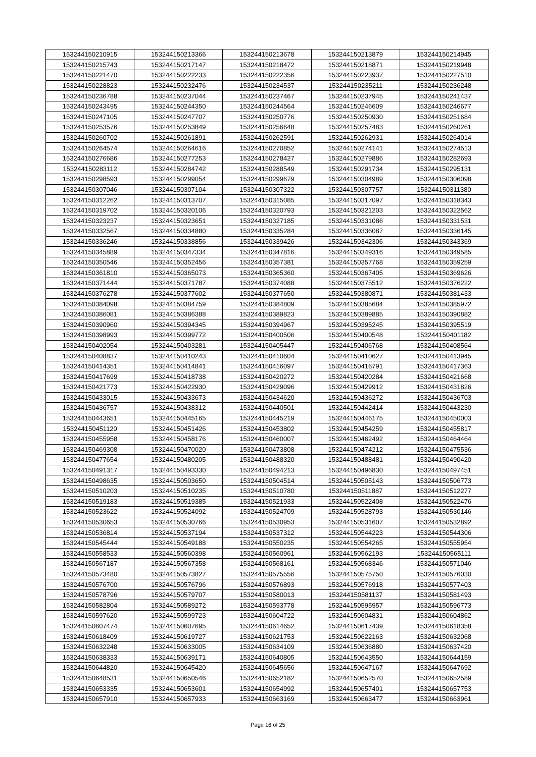| 153244150210915 | 153244150213366 | 153244150213678 | 153244150213879 | 153244150214945 |
| 153244150215743 | 153244150217147 | 153244150218472 | 153244150218871 | 153244150219948 |
| 153244150221470 | 153244150222233 | 153244150222356 | 153244150223937 | 153244150227510 |
| 153244150228823 | 153244150232476 | 153244150234537 | 153244150235211 | 153244150236248 |
| 153244150236788 | 153244150237044 | 153244150237467 | 153244150237945 | 153244150241437 |
| 153244150243495 | 153244150244350 | 153244150244564 | 153244150246609 | 153244150246677 |
| 153244150247105 | 153244150247707 | 153244150250776 | 153244150250930 | 153244150251684 |
| 153244150253576 | 153244150253849 | 153244150256648 | 153244150257483 | 153244150260261 |
| 153244150260702 | 153244150261891 | 153244150262591 | 153244150262931 | 153244150264014 |
| 153244150264574 | 153244150264616 | 153244150270852 | 153244150274141 | 153244150274513 |
| 153244150276686 | 153244150277253 | 153244150278427 | 153244150279886 | 153244150282693 |
| 153244150283112 | 153244150284742 | 153244150288549 | 153244150291734 | 153244150295131 |
| 153244150298593 | 153244150299054 | 153244150299679 | 153244150304989 | 153244150306098 |
| 153244150307046 | 153244150307104 | 153244150307322 | 153244150307757 | 153244150311380 |
| 153244150312262 | 153244150313707 | 153244150315085 | 153244150317097 | 153244150318343 |
| 153244150319702 | 153244150320106 | 153244150320793 | 153244150321203 | 153244150322562 |
| 153244150323237 | 153244150323651 | 153244150327185 | 153244150331086 | 153244150331531 |
| 153244150332567 | 153244150334880 | 153244150335284 | 153244150336087 | 153244150336145 |
| 153244150336246 | 153244150338856 | 153244150339426 | 153244150342306 | 153244150343369 |
| 153244150345889 | 153244150347334 | 153244150347816 | 153244150349316 | 153244150349585 |
| 153244150350546 | 153244150352456 | 153244150357381 | 153244150357768 | 153244150359259 |
| 153244150361810 | 153244150365073 | 153244150365360 | 153244150367405 | 153244150369626 |
| 153244150371444 | 153244150371787 | 153244150374088 | 153244150375512 | 153244150376222 |
| 153244150376278 | 153244150377602 | 153244150377650 | 153244150380871 | 153244150381433 |
| 153244150384098 | 153244150384759 | 153244150384809 | 153244150385684 | 153244150385972 |
| 153244150386081 | 153244150386388 | 153244150389823 | 153244150389885 | 153244150390882 |
| 153244150390960 | 153244150394345 | 153244150394967 | 153244150395245 | 153244150395519 |
| 153244150398993 | 153244150399772 | 153244150400506 | 153244150400548 | 153244150401182 |
| 153244150402054 | 153244150403281 | 153244150405447 | 153244150406768 | 153244150408564 |
| 153244150408837 | 153244150410243 | 153244150410604 | 153244150410627 | 153244150413945 |
| 153244150414351 | 153244150414841 | 153244150416097 | 153244150416791 | 153244150417363 |
| 153244150417699 | 153244150418738 | 153244150420272 | 153244150420284 | 153244150421668 |
| 153244150421773 | 153244150422930 | 153244150429096 | 153244150429912 | 153244150431826 |
| 153244150433015 | 153244150433673 | 153244150434620 | 153244150436272 | 153244150436703 |
| 153244150436757 | 153244150438312 | 153244150440501 | 153244150442414 | 153244150443230 |
| 153244150443651 | 153244150445165 | 153244150445219 | 153244150446175 | 153244150450003 |
| 153244150451120 | 153244150451426 | 153244150453802 | 153244150454259 | 153244150455817 |
| 153244150455958 | 153244150458176 | 153244150460007 | 153244150462492 | 153244150464464 |
| 153244150469308 | 153244150470020 | 153244150473808 | 153244150474212 | 153244150475536 |
| 153244150477654 | 153244150480205 | 153244150488320 | 153244150488481 | 153244150490420 |
| 153244150491317 | 153244150493330 | 153244150494213 | 153244150496830 | 153244150497451 |
| 153244150498635 | 153244150503650 | 153244150504514 | 153244150505143 | 153244150506773 |
| 153244150510203 | 153244150510235 | 153244150510780 | 153244150511887 | 153244150512277 |
| 153244150519183 | 153244150519385 | 153244150521933 | 153244150522408 | 153244150522476 |
| 153244150523622 | 153244150524092 | 153244150524709 | 153244150528793 | 153244150530146 |
| 153244150530653 | 153244150530766 | 153244150530953 | 153244150531607 | 153244150532892 |
| 153244150536814 | 153244150537194 | 153244150537312 | 153244150544223 | 153244150544306 |
| 153244150545444 | 153244150549188 | 153244150550235 | 153244150554265 | 153244150555954 |
| 153244150558533 | 153244150560398 | 153244150560961 | 153244150562193 | 153244150565111 |
| 153244150567187 | 153244150567358 | 153244150568161 | 153244150568346 | 153244150571046 |
| 153244150573480 | 153244150573827 | 153244150575556 | 153244150575750 | 153244150576030 |
| 153244150576700 | 153244150576796 | 153244150576893 | 153244150576918 | 153244150577403 |
| 153244150578796 | 153244150579707 | 153244150580013 | 153244150581137 | 153244150581493 |
| 153244150582804 | 153244150589272 | 153244150593778 | 153244150595957 | 153244150596773 |
| 153244150597620 | 153244150599723 | 153244150604722 | 153244150604831 | 153244150604862 |
| 153244150607474 | 153244150607695 | 153244150614652 | 153244150617439 | 153244150618358 |
| 153244150618409 | 153244150619727 | 153244150621753 | 153244150622163 | 153244150632068 |
| 153244150632248 | 153244150633005 | 153244150634109 | 153244150636880 | 153244150637420 |
| 153244150638333 | 153244150639171 | 153244150640805 | 153244150643550 | 153244150644159 |
| 153244150644820 | 153244150645420 | 153244150645656 | 153244150647167 | 153244150647692 |
| 153244150648531 | 153244150650546 | 153244150652182 | 153244150652570 | 153244150652589 |
| 153244150653335 | 153244150653601 | 153244150654992 | 153244150657401 | 153244150657753 |
| 153244150657910 | 153244150657933 | 153244150663169 | 153244150663477 | 153244150663961 |
Page 16 of 25